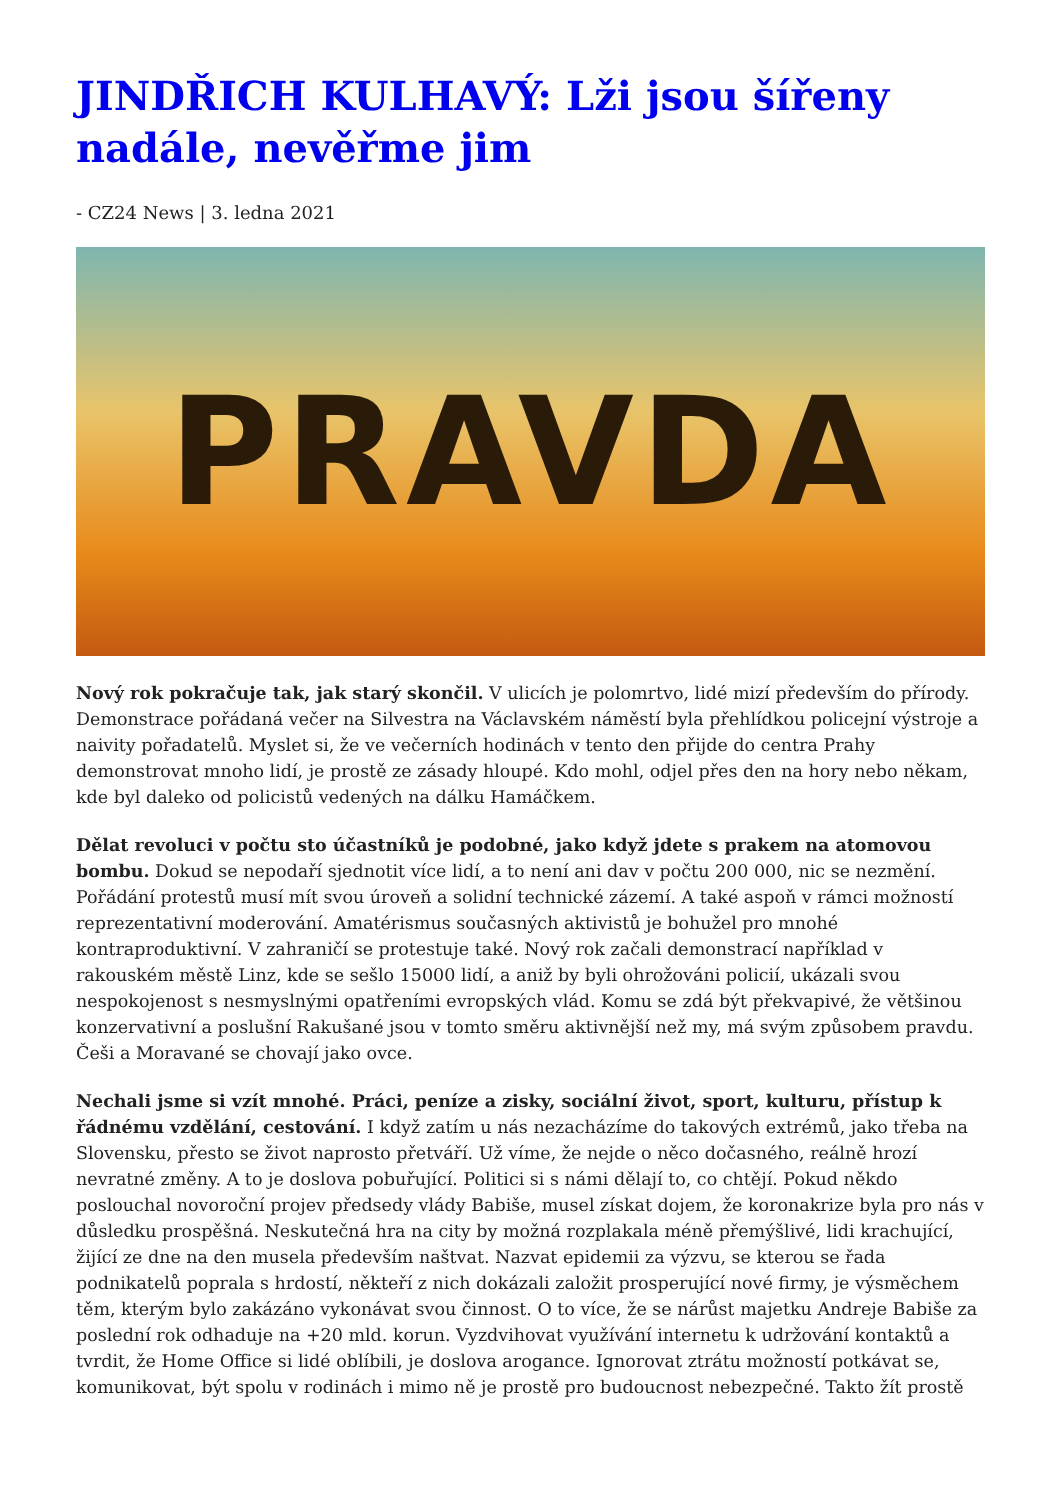JINDŘICH KULHAVÝ: Lži jsou šířeny nadále, nevěřme jim
- CZ24 News | 3. ledna 2021
PRAVDA
Nový rok pokračuje tak, jak starý skončil. V ulicích je polomrtvo, lidé mizí především do přírody. Demonstrace pořádaná večer na Silvestra na Václavském náměstí byla přehlídkou policejní výstroje a naivity pořadatelů. Myslet si, že ve večerních hodinách v tento den přijde do centra Prahy demonstrovat mnoho lidí, je prostě ze zásady hloupé. Kdo mohl, odjel přes den na hory nebo někam, kde byl daleko od policistů vedených na dálku Hamáčkem.
Dělat revoluci v počtu sto účastníků je podobné, jako když jdete s prakem na atomovou bombu. Dokud se nepodaří sjednotit více lidí, a to není ani dav v počtu 200 000, nic se nezmění. Pořádání protestů musí mít svou úroveň a solidní technické zázemí. A také aspoň v rámci možností reprezentativní moderování. Amatérismus současných aktivistů je bohužel pro mnohé kontraproduktivní. V zahraničí se protestuje také. Nový rok začali demonstrací například v rakouském městě Linz, kde se sešlo 15000 lidí, a aniž by byli ohrožováni policií, ukázali svou nespokojenost s nesmyslnými opatřeními evropských vlád. Komu se zdá být překvapivé, že většinou konzervativní a poslušní Rakušané jsou v tomto směru aktivnější než my, má svým způsobem pravdu. Češi a Moravané se chovají jako ovce.
Nechali jsme si vzít mnohé. Práci, peníze a zisky, sociální život, sport, kulturu, přístup k řádnému vzdělání, cestování. I když zatím u nás nezacházíme do takových extrémů, jako třeba na Slovensku, přesto se život naprosto přetváří. Už víme, že nejde o něco dočasného, reálně hrozí nevratné změny. A to je doslova pobuřující. Politici si s námi dělají to, co chtějí. Pokud někdo poslouchal novoroční projev předsedy vlády Babiše, musel získat dojem, že koronakrize byla pro nás v důsledku prospěšná. Neskutečná hra na city by možná rozplakala méně přemýšlivé, lidi krachující, žijící ze dne na den musela především naštvat. Nazvat epidemii za výzvu, se kterou se řada podnikatelů poprala s hrdostí, někteří z nich dokázali založit prosperující nové firmy, je výsměchem těm, kterým bylo zakázáno vykonávat svou činnost. O to více, že se nárůst majetku Andreje Babiše za poslední rok odhaduje na +20 mld. korun. Vyzdvihovat využívání internetu k udržování kontaktů a tvrdit, že Home Office si lidé oblíbili, je doslova arogance. Ignorovat ztrátu možností potkávat se, komunikovat, být spolu v rodinách i mimo ně je prostě pro budoucnost nebezpečné. Takto žít prostě